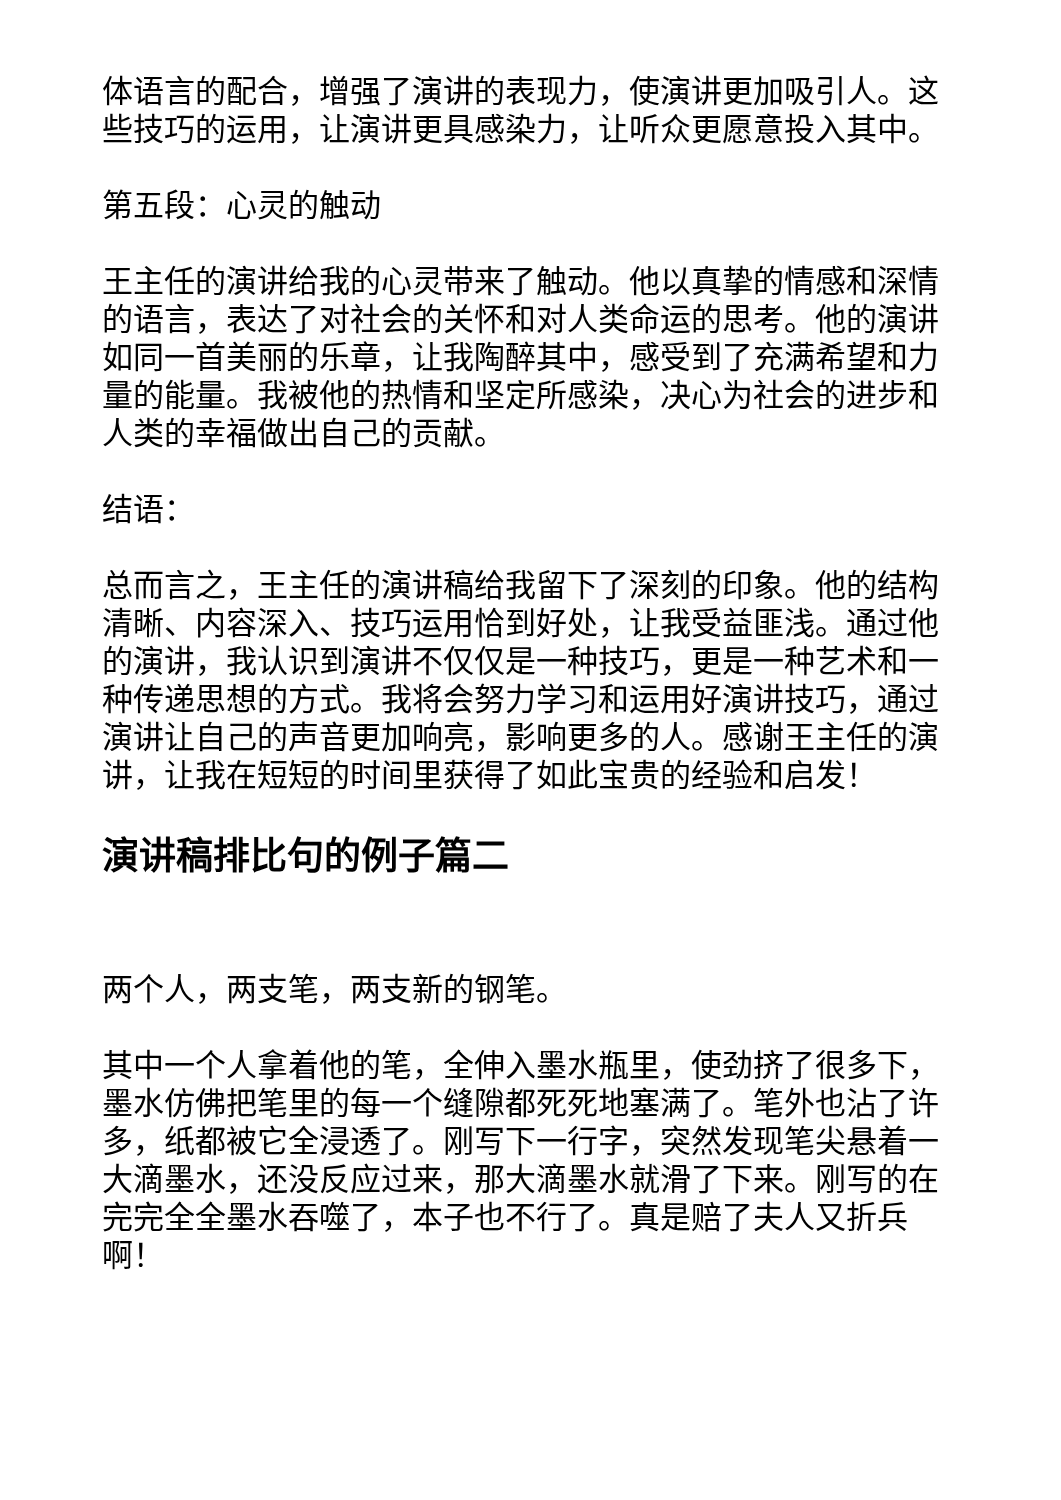体语言的配合，增强了演讲的表现力，使演讲更加吸引人。这些技巧的运用，让演讲更具感染力，让听众更愿意投入其中。
第五段：心灵的触动
王主任的演讲给我的心灵带来了触动。他以真挚的情感和深情的语言，表达了对社会的关怀和对人类命运的思考。他的演讲如同一首美丽的乐章，让我陶醉其中，感受到了充满希望和力量的能量。我被他的热情和坚定所感染，决心为社会的进步和人类的幸福做出自己的贡献。
结语：
总而言之，王主任的演讲稿给我留下了深刻的印象。他的结构清晰、内容深入、技巧运用恰到好处，让我受益匪浅。通过他的演讲，我认识到演讲不仅仅是一种技巧，更是一种艺术和一种传递思想的方式。我将会努力学习和运用好演讲技巧，通过演讲让自己的声音更加响亮，影响更多的人。感谢王主任的演讲，让我在短短的时间里获得了如此宝贵的经验和启发！
演讲稿排比句的例子篇二
两个人，两支笔，两支新的钢笔。
其中一个人拿着他的笔，全伸入墨水瓶里，使劲挤了很多下，墨水仿佛把笔里的每一个缝隙都死死地塞满了。笔外也沾了许多，纸都被它全浸透了。刚写下一行字，突然发现笔尖悬着一大滴墨水，还没反应过来，那大滴墨水就滑了下来。刚写的在完完全全墨水吞噬了，本子也不行了。真是赔了夫人又折兵啊！